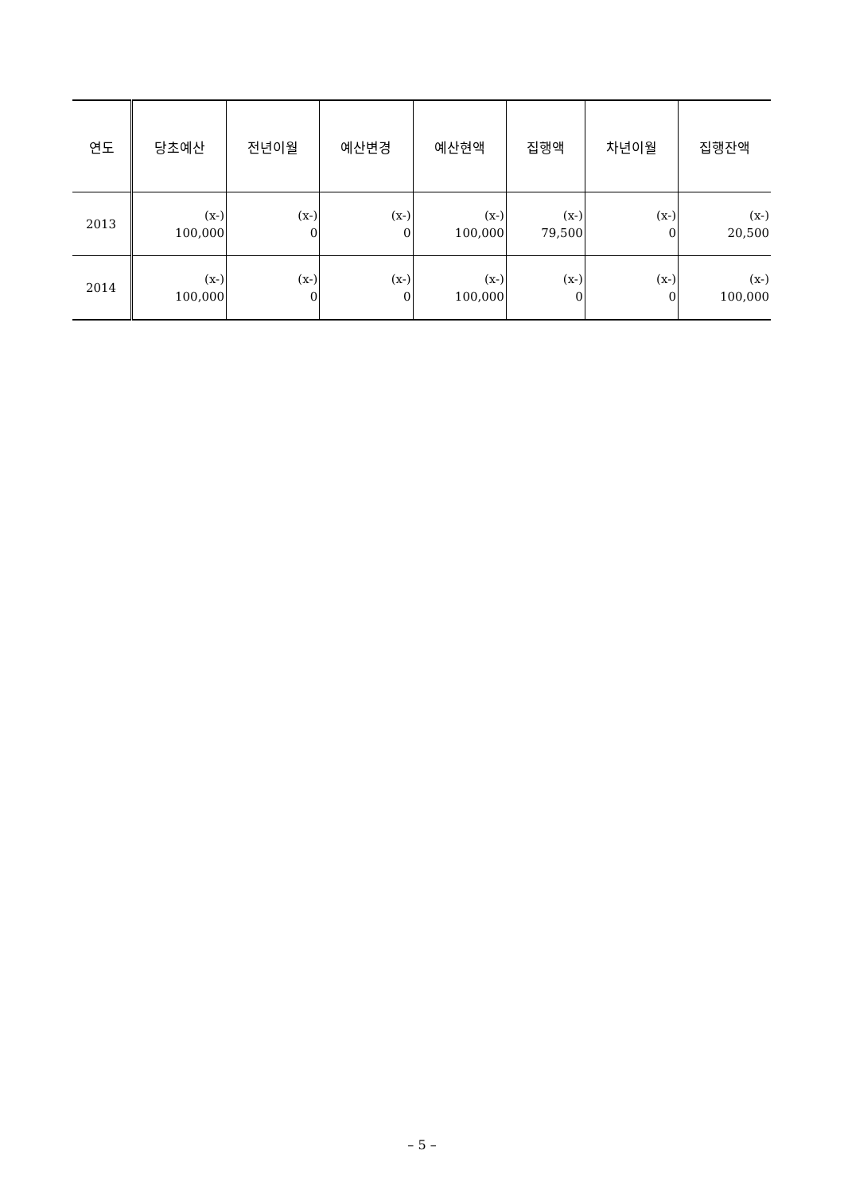| 연도 | 당초예산 | 전년이월 | 예산변경 | 예산현액 | 집행액 | 차년이월 | 집행잔액 |
| --- | --- | --- | --- | --- | --- | --- | --- |
| 2013 | (x-) 100,000 | (x-) 0 | (x-) 0 | (x-) 100,000 | (x-) 79,500 | (x-) 0 | (x-) 20,500 |
| 2014 | (x-) 100,000 | (x-) 0 | (x-) 0 | (x-) 100,000 | (x-) 0 | (x-) 0 | (x-) 100,000 |
– 5 –